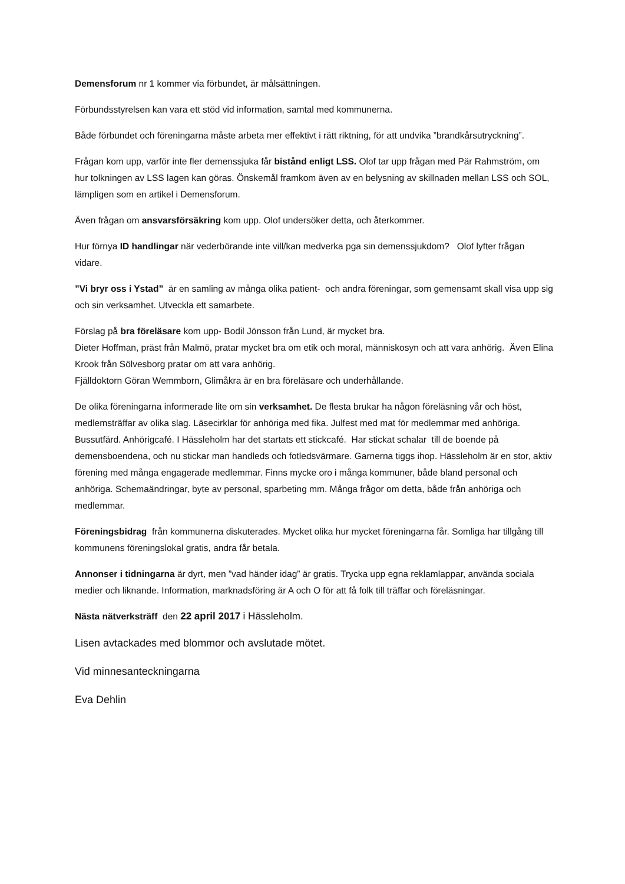Demensforum nr 1 kommer via förbundet, är målsättningen.
Förbundsstyrelsen kan vara ett stöd vid information, samtal med kommunerna.
Både förbundet och föreningarna måste arbeta mer effektivt i rätt riktning, för att undvika ”brandkårsutryckning”.
Frågan kom upp, varför inte fler demenssjuka får bistånd enligt LSS. Olof tar upp frågan med Pär Rahmström, om hur tolkningen av LSS lagen kan göras. Önskemål framkom även av en belysning av skillnaden mellan LSS och SOL, lämpligen som en artikel i Demensforum.
Även frågan om ansvarsförsäkring kom upp. Olof undersöker detta, och återkommer.
Hur förnya ID handlingar när vederbörande inte vill/kan medverka pga sin demenssjukdom? Olof lyfter frågan vidare.
”Vi bryr oss i Ystad” är en samling av många olika patient- och andra föreningar, som gemensamt skall visa upp sig och sin verksamhet. Utveckla ett samarbete.
Förslag på bra föreläsare kom upp- Bodil Jönsson från Lund, är mycket bra.
Dieter Hoffman, präst från Malmö, pratar mycket bra om etik och moral, människosyn och att vara anhörig. Även Elina Krook från Sölvesborg pratar om att vara anhörig.
Fjälldoktorn Göran Wemmborn, Glimåkra är en bra föreläsare och underhållande.
De olika föreningarna informerade lite om sin verksamhet. De flesta brukar ha någon föreläsning vår och höst, medlemsträffar av olika slag. Läsecirklar för anhöriga med fika. Julfest med mat för medlemmar med anhöriga. Bussutfärd. Anhörigcafé. I Hässleholm har det startats ett stickcafé. Har stickat schalar till de boende på demensboendena, och nu stickar man handleds och fotledsvärmare. Garnerna tiggs ihop. Hässleholm är en stor, aktiv förening med många engagerade medlemmar. Finns mycke oro i många kommuner, både bland personal och anhöriga. Schemaändringar, byte av personal, sparbeting mm. Många frågor om detta, både från anhöriga och medlemmar.
Föreningsbidrag från kommunerna diskuterades. Mycket olika hur mycket föreningarna får. Somliga har tillgång till kommunens föreningslokal gratis, andra får betala.
Annonser i tidningarna är dyrt, men ”vad händer idag” är gratis. Trycka upp egna reklamlappar, använda sociala medier och liknande. Information, marknadsföring är A och O för att få folk till träffar och föreläsningar.
Nästa nätverksträff den 22 april 2017 i Hässleholm.
Lisen avtackades med blommor och avslutade mötet.
Vid minnesanteckningarna
Eva Dehlin